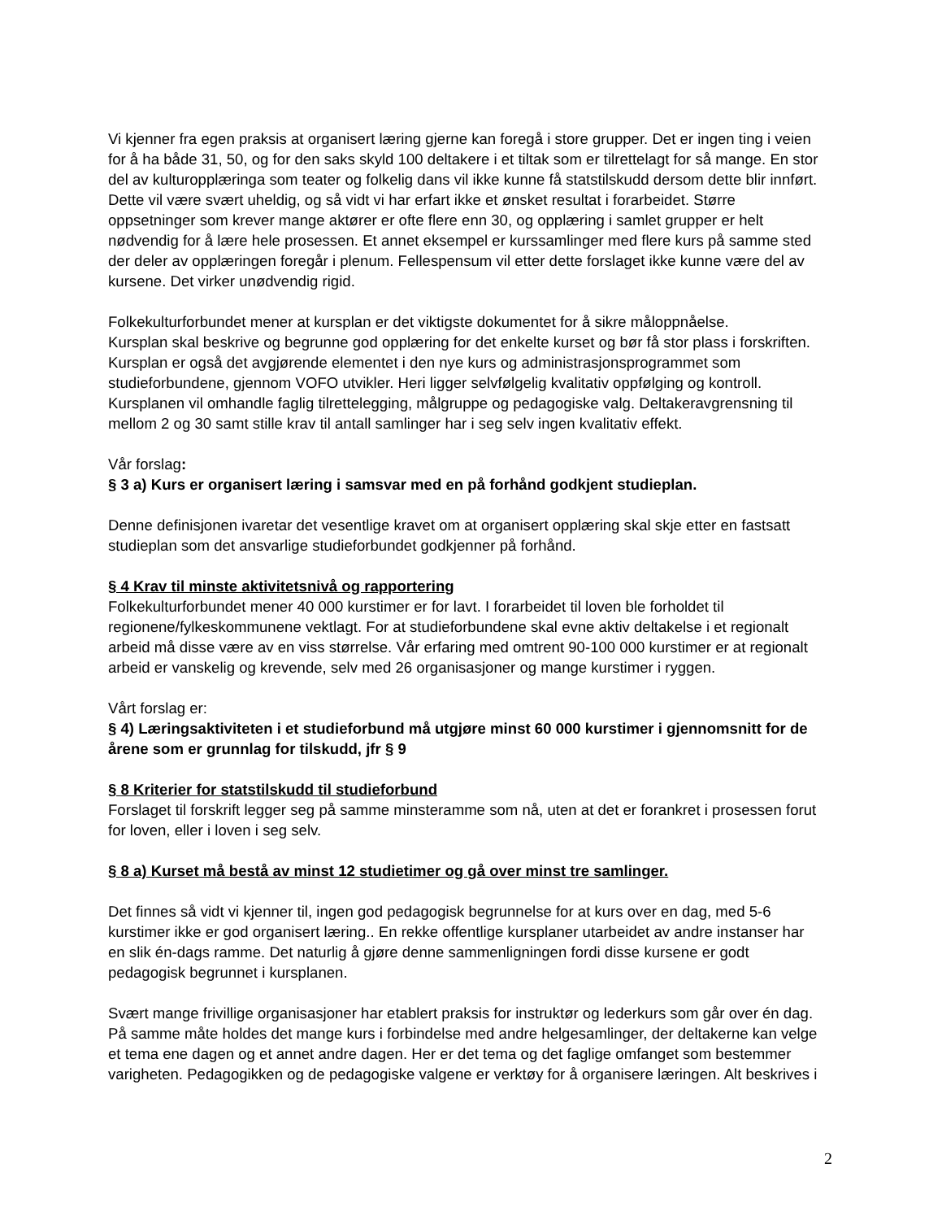Vi kjenner fra egen praksis at organisert læring gjerne kan foregå i store grupper. Det er ingen ting i veien for å ha både 31, 50, og for den saks skyld 100 deltakere i et tiltak som er tilrettelagt for så mange. En stor del av kulturopplæringa som teater og folkelig dans vil ikke kunne få statstilskudd dersom dette blir innført. Dette vil være svært uheldig, og så vidt vi har erfart ikke et ønsket resultat i forarbeidet. Større oppsetninger som krever mange aktører er ofte flere enn 30, og opplæring i samlet grupper er helt nødvendig for å lære hele prosessen. Et annet eksempel er kurssamlinger med flere kurs på samme sted der deler av opplæringen foregår i plenum. Fellespensum vil etter dette forslaget ikke kunne være del av kursene. Det virker unødvendig rigid.
Folkekulturforbundet mener at kursplan er det viktigste dokumentet for å sikre måloppnåelse.
Kursplan skal beskrive og begrunne god opplæring for det enkelte kurset og bør få stor plass i forskriften. Kursplan er også det avgjørende elementet i den nye kurs og administrasjonsprogrammet som studieforbundene, gjennom VOFO utvikler. Heri ligger selvfølgelig kvalitativ oppfølging og kontroll. Kursplanen vil omhandle faglig tilrettelegging, målgruppe og pedagogiske valg. Deltakeravgrensning til mellom 2 og 30 samt stille krav til antall samlinger har i seg selv ingen kvalitativ effekt.
Vår forslag:
§ 3 a) Kurs er organisert læring i samsvar med en på forhånd godkjent studieplan.
Denne definisjonen ivaretar det vesentlige kravet om at organisert opplæring skal skje etter en fastsatt studieplan som det ansvarlige studieforbundet godkjenner på forhånd.
§ 4 Krav til minste aktivitetsnivå og rapportering
Folkekulturforbundet mener 40 000 kurstimer er for lavt. I forarbeidet til loven ble forholdet til regionene/fylkeskommunene vektlagt. For at studieforbundene skal evne aktiv deltakelse i et regionalt arbeid må disse være av en viss størrelse. Vår erfaring med omtrent 90-100 000 kurstimer er at regionalt arbeid er vanskelig og krevende, selv med 26 organisasjoner og mange kurstimer i ryggen.
Vårt forslag er:
§ 4) Læringsaktiviteten i et studieforbund må utgjøre minst 60 000 kurstimer i gjennomsnitt for de årene som er grunnlag for tilskudd, jfr § 9
§ 8 Kriterier for statstilskudd til studieforbund
Forslaget til forskrift legger seg på samme minsteramme som nå, uten at det er forankret i prosessen forut for loven, eller i loven i seg selv.
§ 8 a) Kurset må bestå av minst 12 studietimer og gå over minst tre samlinger.
Det finnes så vidt vi kjenner til, ingen god pedagogisk begrunnelse for at kurs over en dag, med 5-6 kurstimer ikke er god organisert læring.. En rekke offentlige kursplaner utarbeidet av andre instanser har en slik én-dags ramme. Det naturlig å gjøre denne sammenligningen fordi disse kursene er godt pedagogisk begrunnet i kursplanen.
Svært mange frivillige organisasjoner har etablert praksis for instruktør og lederkurs som går over én dag. På samme måte holdes det mange kurs i forbindelse med andre helgesamlinger, der deltakerne kan velge et tema ene dagen og et annet andre dagen. Her er det tema og det faglige omfanget som bestemmer varigheten. Pedagogikken og de pedagogiske valgene er verktøy for å organisere læringen. Alt beskrives i
2